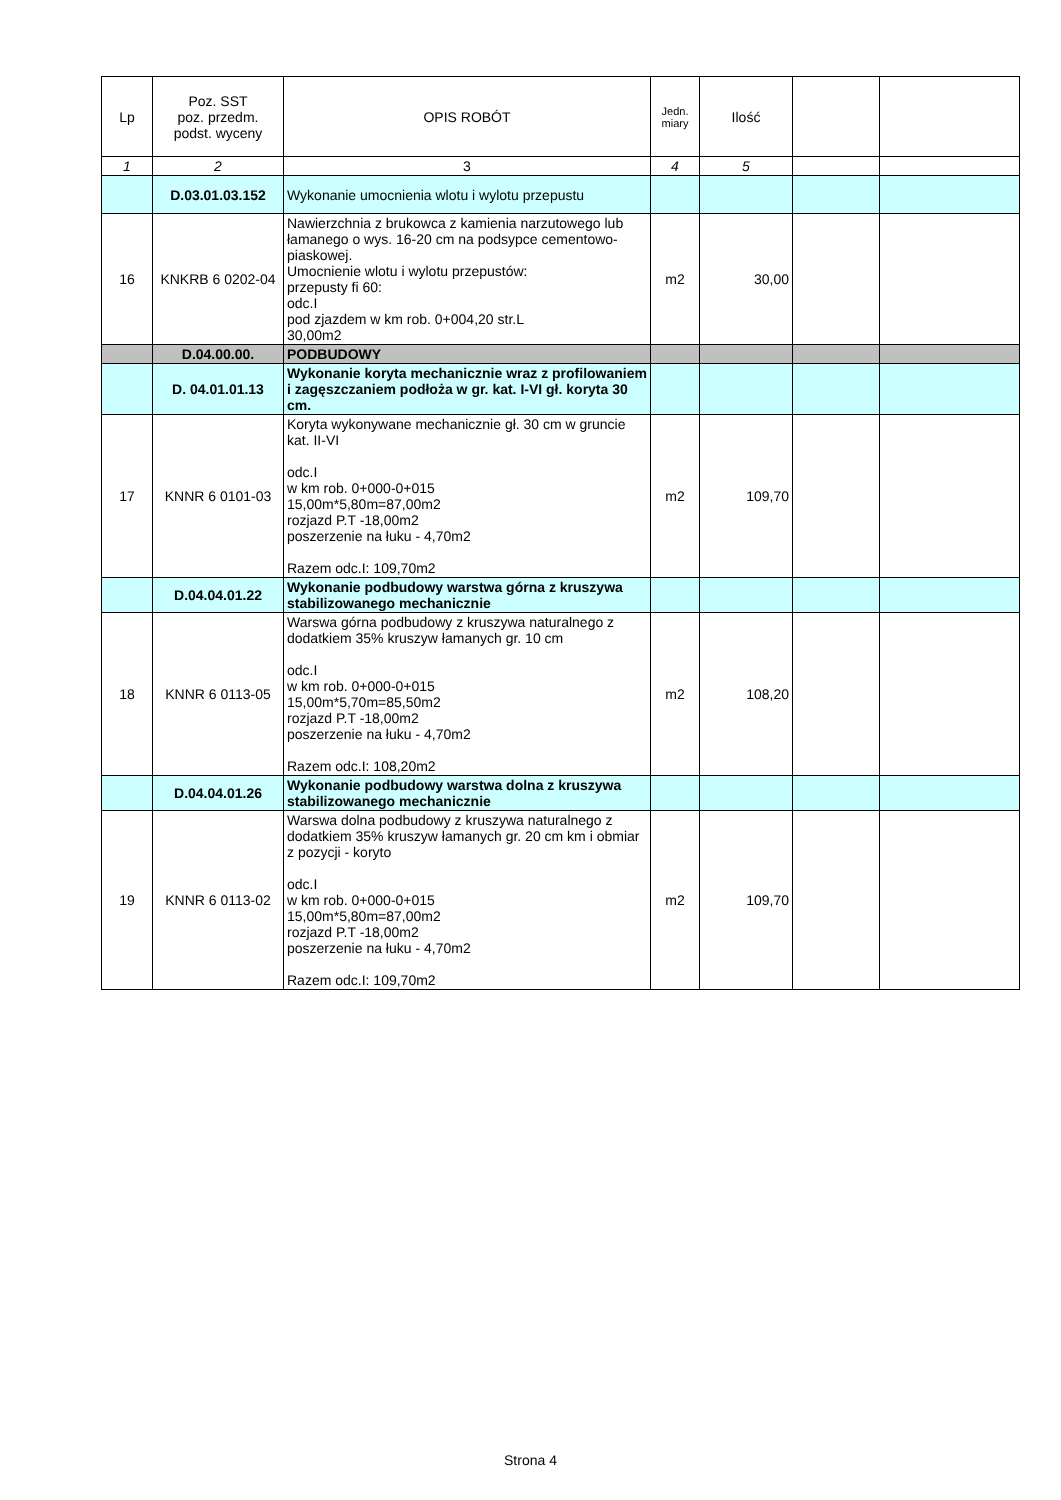| Lp | Poz. SST poz. przedm. podst. wyceny | OPIS ROBÓT | Jedn. miary | Ilość | | |
| --- | --- | --- | --- | --- | --- | --- |
| 1 | 2 | 3 | 4 | 5 | | |
| | D.03.01.03.152 | Wykonanie umocnienia wlotu i wylotu przepustu | | | | |
| 16 | KNKRB 6 0202-04 | Nawierzchnia z brukowca z kamienia narzutowego lub łamanego o wys. 16-20 cm na podsypce cementowo-piaskowej. Umocnienie wlotu i wylotu przepustów: przepusty fi 60: odc.I pod zjazdem w km rob. 0+004,20 str.L 30,00m2 | m2 | 30,00 | | |
| | D.04.00.00. | PODBUDOWY | | | | |
| | D. 04.01.01.13 | Wykonanie koryta mechanicznie wraz z profilowaniem i zagęszczaniem podłoża w gr. kat. I-VI gł. koryta 30 cm. | | | | |
| 17 | KNNR 6 0101-03 | Koryta wykonywane mechanicznie gł. 30 cm w gruncie kat. II-VI odc.I w km rob. 0+000-0+015 15,00m*5,80m=87,00m2 rozjazd P.T -18,00m2 poszerzenie na łuku - 4,70m2 Razem odc.I: 109,70m2 | m2 | 109,70 | | |
| | D.04.04.01.22 | Wykonanie podbudowy warstwa górna z kruszywa stabilizowanego mechanicznie | | | | |
| 18 | KNNR 6 0113-05 | Warswa górna podbudowy z kruszywa naturalnego z dodatkiem 35% kruszyw łamanych gr. 10 cm odc.I w km rob. 0+000-0+015 15,00m*5,70m=85,50m2 rozjazd P.T -18,00m2 poszerzenie na łuku - 4,70m2 Razem odc.I: 108,20m2 | m2 | 108,20 | | |
| | D.04.04.01.26 | Wykonanie podbudowy warstwa dolna z kruszywa stabilizowanego mechanicznie | | | | |
| 19 | KNNR 6 0113-02 | Warswa dolna podbudowy z kruszywa naturalnego z dodatkiem 35% kruszyw łamanych gr. 20 cm km i obmiar z pozycji - koryto odc.I w km rob. 0+000-0+015 15,00m*5,80m=87,00m2 rozjazd P.T -18,00m2 poszerzenie na łuku - 4,70m2 Razem odc.I: 109,70m2 | m2 | 109,70 | | |
Strona 4